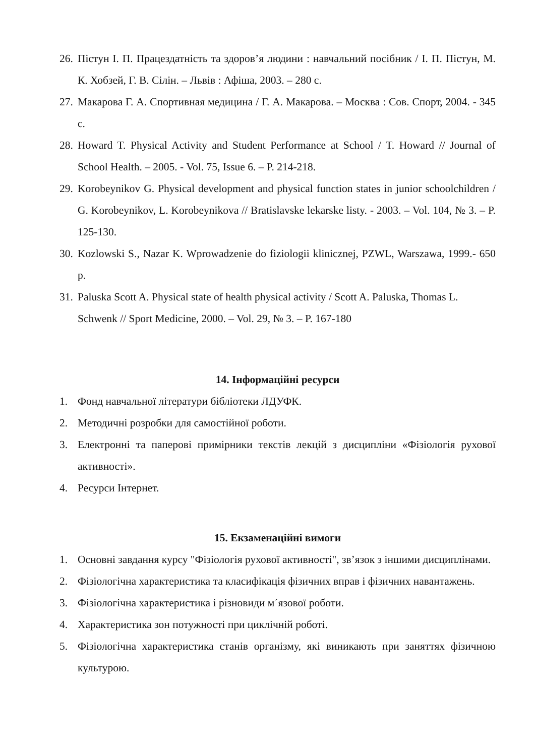26. Пістун І. П. Працездатність та здоров’я людини : навчальний посібник / І. П. Пістун, М. К. Хобзей, Г. В. Сілін. – Львів : Афіша, 2003. – 280 с.
27. Макарова Г. А. Спортивная медицина / Г. А. Макарова. – Москва : Сов. Спорт, 2004. - 345 с.
28. Howard T. Physical Activity and Student Performance at School / T. Howard // Journal of School Health. – 2005. - Vol. 75, Issue 6. – P. 214-218.
29. Korobeynikov G. Physical development and physical function states in junior schoolchildren / G. Korobeynikov, L. Korobeynikova // Bratislavske lekarske listy. - 2003. – Vol. 104, № 3. – P. 125-130.
30. Kozlowski S., Nazar K. Wprowadzenie do fiziologii klinicznej, PZWL, Warszawa, 1999.- 650 p.
31. Paluska Scott A. Physical state of health physical activity / Scott A. Paluska, Thomas L. Schwenk // Sport Medicine, 2000. – Vol. 29, № 3. – P. 167-180
14. Інформаційні ресурси
1. Фонд навчальної літератури бібліотеки ЛДУФК.
2. Методичні розробки для самостійної роботи.
3. Електронні та паперові примірники текстів лекцій з дисципліни «Фізіологія рухової активності».
4. Ресурси Інтернет.
15. Екзаменаційні вимоги
1. Основні завдання курсу "Фізіологія рухової активності", зв’язок з іншими дисциплінами.
2. Фізіологічна характеристика та класифікація фізичних вправ і фізичних навантажень.
3. Фізіологічна характеристика і різновиди м´язової роботи.
4. Характеристика зон потужності при циклічній роботі.
5. Фізіологічна характеристика станів організму, які виникають при заняттях фізичною культурою.